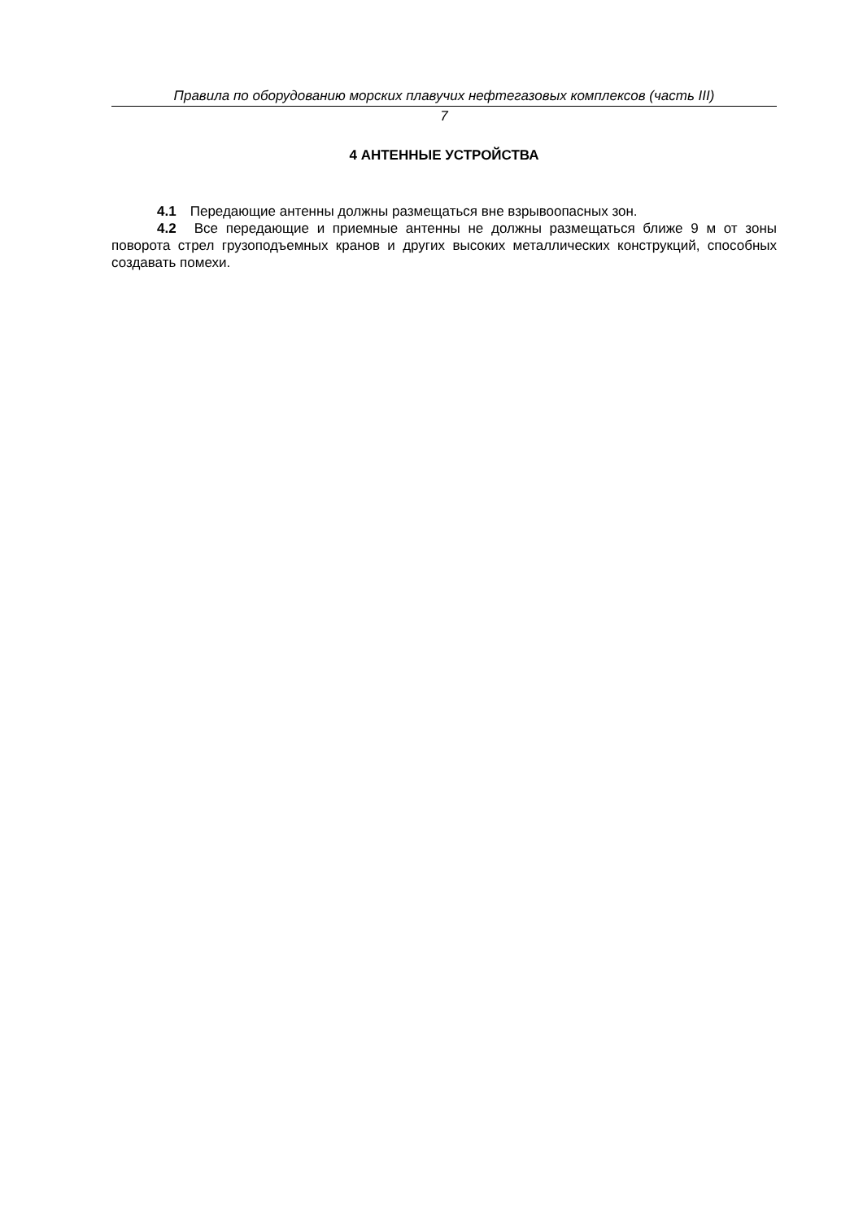Правила по оборудованию морских плавучих нефтегазовых комплексов (часть III)
7
4 АНТЕННЫЕ УСТРОЙСТВА
4.1 Передающие антенны должны размещаться вне взрывоопасных зон.
4.2 Все передающие и приемные антенны не должны размещаться ближе 9 м от зоны поворота стрел грузоподъемных кранов и других высоких металлических конструкций, способных создавать помехи.